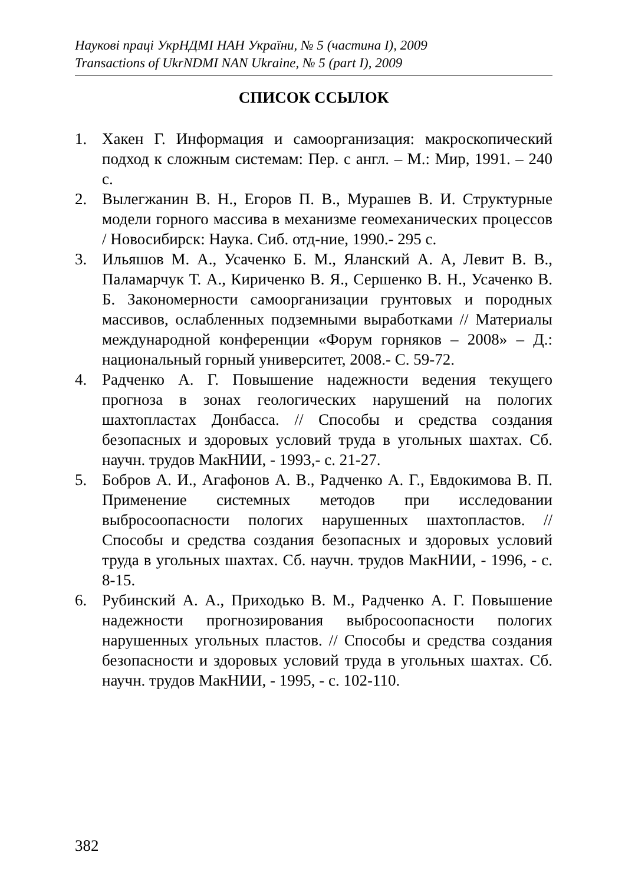Наукові праці УкрНДМІ НАН України, № 5 (частина I), 2009
Transactions of UkrNDMI NAN Ukraine, № 5 (part I), 2009
СПИСОК ССЫЛОК
1. Хакен Г. Информация и самоорганизация: макроскопический подход к сложным системам: Пер. с англ. – М.: Мир, 1991. – 240 с.
2. Вылегжанин В. Н., Егоров П. В., Мурашев В. И. Структурные модели горного массива в механизме геомеханических процессов / Новосибирск: Наука. Сиб. отд-ние, 1990.- 295 с.
3. Ильяшов М. А., Усаченко Б. М., Яланский А. А, Левит В. В., Паламарчук Т. А., Кириченко В. Я., Сершенко В. Н., Усаченко В. Б. Закономерности самоорганизации грунтовых и породных массивов, ослабленных подземными выработками // Материалы международной конференции «Форум горняков – 2008» – Д.: национальный горный университет, 2008.- С. 59-72.
4. Радченко А. Г. Повышение надежности ведения текущего прогноза в зонах геологических нарушений на пологих шахтопластах Донбасса. // Способы и средства создания безопасных и здоровых условий труда в угольных шахтах. Сб. научн. трудов МакНИИ, - 1993,- с. 21-27.
5. Бобров А. И., Агафонов А. В., Радченко А. Г., Евдокимова В. П. Применение системных методов при исследовании выбросоопасности пологих нарушенных шахтопластов. // Способы и средства создания безопасных и здоровых условий труда в угольных шахтах. Сб. научн. трудов МакНИИ, - 1996, - с. 8-15.
6. Рубинский А. А., Приходько В. М., Радченко А. Г. Повышение надежности прогнозирования выбросоопасности пологих нарушенных угольных пластов. // Способы и средства создания безопасности и здоровых условий труда в угольных шахтах. Сб. научн. трудов МакНИИ, - 1995, - с. 102-110.
382